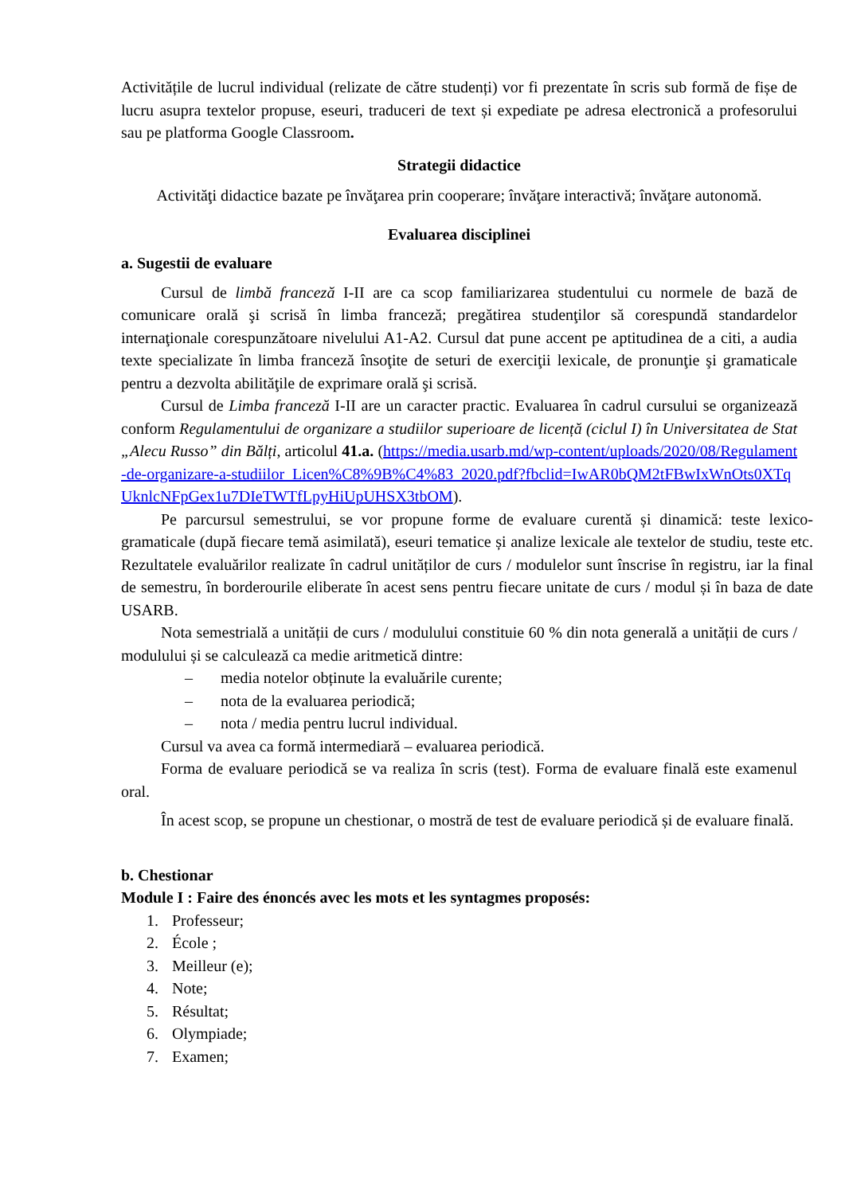Activitățile de lucrul individual (relizate de către studenți) vor fi prezentate în scris sub formă de fișe de lucru asupra textelor propuse, eseuri, traduceri de text și expediate pe adresa electronică a profesorului sau pe platforma Google Classroom.
Strategii didactice
Activităţi didactice bazate pe învăţarea prin cooperare; învăţare interactivă; învăţare autonomă.
Evaluarea disciplinei
a. Sugestii de evaluare
Cursul de limbă franceză I-II are ca scop familiarizarea studentului cu normele de bază de comunicare orală şi scrisă în limba franceză; pregătirea studenţilor să corespundă standardelor internaţionale corespunzătoare nivelului A1-A2. Cursul dat pune accent pe aptitudinea de a citi, a audia texte specializate în limba franceză însoţite de seturi de exerciţii lexicale, de pronunţie şi gramaticale pentru a dezvolta abilităţile de exprimare orală şi scrisă.
Cursul de Limba franceză I-II are un caracter practic. Evaluarea în cadrul cursului se organizează conform Regulamentului de organizare a studiilor superioare de licență (ciclul I) în Universitatea de Stat „Alecu Russo” din Bălți, articolul 41.a. (https://media.usarb.md/wp-content/uploads/2020/08/Regulament-de-organizare-a-studiilor_Licen%C8%9B%C4%83_2020.pdf?fbclid=IwAR0bQM2tFBwIxWnOts0XTqUknlcNFpGex1u7DIeTWTfLpyHiUpUHSX3tbOM).
Pe parcursul semestrului, se vor propune forme de evaluare curentă și dinamică: teste lexico-gramaticale (după fiecare temă asimilată), eseuri tematice și analize lexicale ale textelor de studiu, teste etc. Rezultatele evaluărilor realizate în cadrul unităților de curs / modulelor sunt înscrise în registru, iar la final de semestru, în borderourile eliberate în acest sens pentru fiecare unitate de curs / modul și în baza de date USARB.
Nota semestrială a unității de curs / modulului constituie 60 % din nota generală a unității de curs / modulului și se calculează ca medie aritmetică dintre:
– media notelor obținute la evaluările curente;
– nota de la evaluarea periodică;
– nota / media pentru lucrul individual.
Cursul va avea ca formă intermediară – evaluarea periodică.
Forma de evaluare periodică se va realiza în scris (test). Forma de evaluare finală este examenul oral.
În acest scop, se propune un chestionar, o mostră de test de evaluare periodică și de evaluare finală.
b. Chestionar
Module I : Faire des énoncés avec les mots et les syntagmes proposés:
1. Professeur;
2. École ;
3. Meilleur (e);
4. Note;
5. Résultat;
6. Olympiade;
7. Examen;